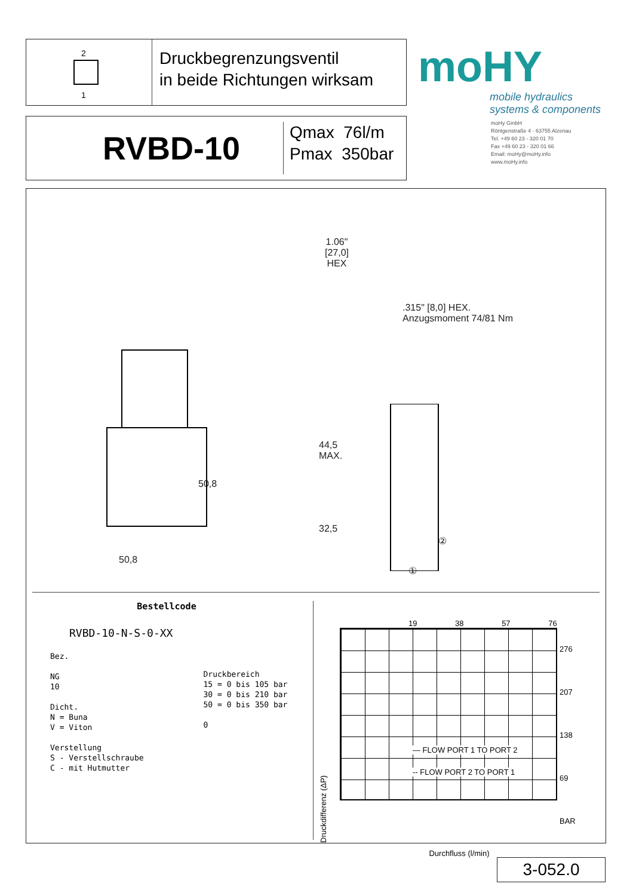2
1
Druckbegrenzungsventil
in beide Richtungen wirksam
moHY
mobile hydraulics
systems & components
moHy GmbH
Röntgenstraße 4 · 63755 Alzenau
Tel. +49 60 23 - 320 01 70
Fax +49 60 23 - 320 01 66
Email: moHy@moHy.info
www.moHy.info
RVBD-10
Qmax 76l/m
Pmax 350bar
1.06"
[27,0]
HEX
.315" [8,0] HEX.
Anzugsmoment 74/81 Nm
50,8
50,8
44,5
MAX.
32,5
②
①
Bestellcode
RVBD-10-N-S-0-XX
Bez.
NG
10
Dicht.
N = Buna
V = Viton
Verstellung
S - Verstellschraube
C - mit Hutmutter
Druckbereich
15 = 0 bis 105 bar
30 = 0 bis 210 bar
50 = 0 bis 350 bar
0
19 38 57 76
Druckdifferenz (ΔP)
— FLOW PORT 1 TO PORT 2
-- FLOW PORT 2 TO PORT 1
276
207
138
69
BAR
Durchfluss (l/min)
3-052.0